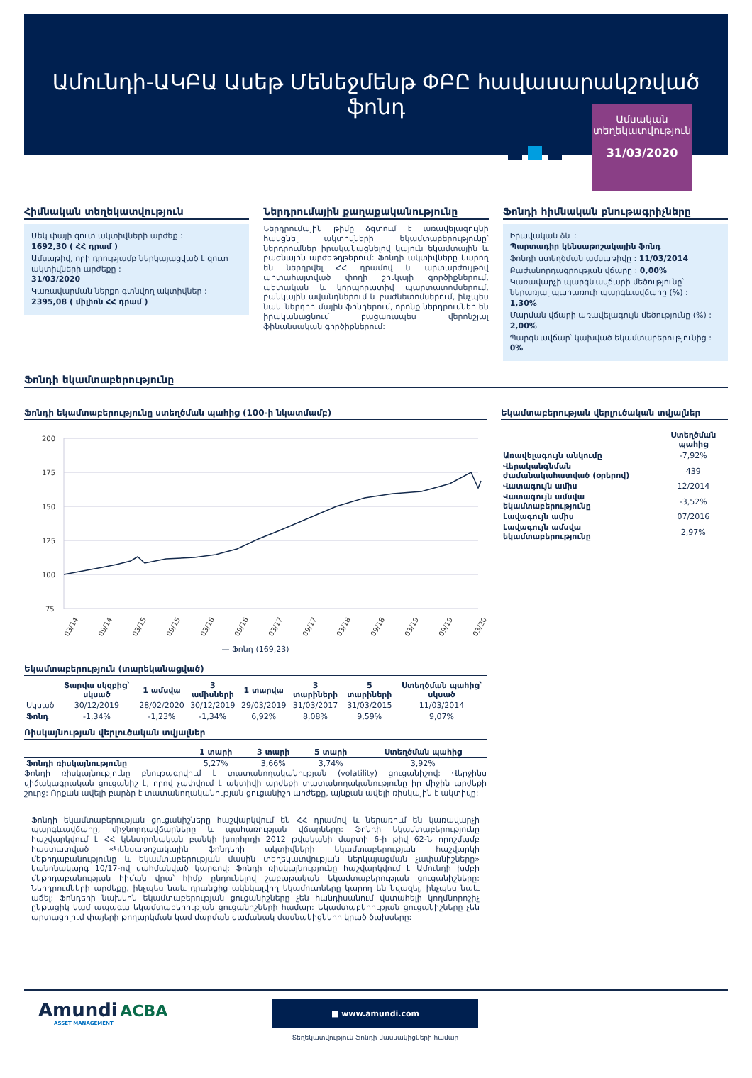Ամունդի-ԱԿԲԱ Ասեթ Մենեջմենթ ՓԲԸ հավասարակշռված ֆոնդ
Ամսական
տեղեկատվություն
31/03/2020
Հիմնական տեղեկատվություն
Մեկ փայի զուտ ակտիվների արժեք :
1692,30 ( ՀՀ դրամ )
Ամսաթիվ, որի դրությամբ ներկայացված է զուտ ակտիվների արժեքը :
31/03/2020
Կառավարման ներքո գտնվող ակտիվներ :
2395,08 ( միլիոն ՀՀ դրամ )
Ներդրումային քաղաքականությունը
Ներդրումային թիմը ձգտում է առավելագույնի հասցնել ակտիվների եկամտաբերությունը՝ ներդրումներ իրականացնելով կայուն եկամտային և բաժնային արժեթղթերում: Ֆոնդի ակտիվները կարող են ներդրվել ՀՀ դրամով և արտարժույթով արտահայտված փողի շուկայի գործիքներում, պետական և կորպորատիվ պարտատոմսերում, բանկային ավանդներում և բաժնետոմսերում, ինչպես նաև ներդրումային ֆոնդերում, որոնք ներդրումներ են իրականացնում բացառապես վերոնշյալ ֆինանսական գործիքներում:
Ֆոնդի հիմնական բնութագրիչները
Իրավական ձև :
Պարտադիր կենսաթոշակային ֆոնդ
Ֆոնդի ստեղծման ամսաթիվը : 11/03/2014
Բաժանորդագրության վճարը : 0,00%
Կառավարչի պարգևավճարի մեծությունը՝ ներառյալ պահառուի պարգևավճարը (%) :
1,30%
Մարման վճարի առավելագույն մեծությունը (%) :
2,00%
Պարգևավճար՝ կախված եկամտաբերությունից : 0%
Ֆոնդի եկամտաբերությունը
Ֆոնդի եկամտաբերությունը ստեղծման պահից (100-ի նկատմամբ)
200
175
150
125
100
75
03/14
09/14
03/15
09/15
03/16
09/16
03/17
09/17
03/18
09/18
03/19
09/19
03/20
— Ֆոնդ (169,23)
Եկամտաբերության վերլուծական տվյալներ
| | Ստեղծման պահից |
| Առավելագույն անկումը | -7,92% |
| Վերականգնման ժամանակահատված (օրերով) | 439 |
| Վատագույն ամիս | 12/2014 |
| Վատագույն ամսվա եկամտաբերությունը | -3,52% |
| Լավագույն ամիս | 07/2016 |
| Լավագույն ամսվա եկամտաբերությունը | 2,97% |
Եկամտաբերություն (տարեկանացված)
| | Տարվա սկզբից՝ սկսած | 1 ամսվա | 3 ամիսների | 1 տարվա | 3 տարիների | 5 տարիների | Ստեղծման պահից՝ սկսած |
| --- | --- | --- | --- | --- | --- | --- | --- |
| Սկսած | 30/12/2019 | 28/02/2020 | 30/12/2019 | 29/03/2019 | 31/03/2017 | 31/03/2015 | 11/03/2014 |
| Ֆոնդ | -1,34% | -1,23% | -1,34% | 6,92% | 8,08% | 9,59% | 9,07% |
Ռիսկայնության վերլուծական տվյալներ
| | 1 տարի | 3 տարի | 5 տարի | Ստեղծման պահից |
| --- | --- | --- | --- | --- |
| Ֆոնդի ռիսկայնությունը | 5,27% | 3,66% | 3,74% | 3,92% |
Ֆոնդի ռիսկայնությունը բնութագրվում է տատանողականության (volatility) ցուցանիշով: Վերջինս վիճակագրական ցուցանիշ է, որով չափվում է ակտիվի արժեքի տատանողականությունը իր միջին արժեքի շուրջ: Որքան ավելի բարձր է տատանողականության ցուցանիշի արժեքը, այնքան ավելի ռիսկային է ակտիվը:
Ֆոնդի եկամտաբերության ցուցանիշները հաշվարկվում են ՀՀ դրամով և ներառում են կառավարչի պարգևավճարը, միջնորդավճարները և պահառության վճարները: Ֆոնդի եկամտաբերությունը հաշվարկվում է ՀՀ կենտրոնական բանկի խորհրդի 2012 թվականի մարտի 6-ի թիվ 62-Ն որոշմամբ հաստատված «Կենսաթոշակային ֆոնդերի ակտիվների եկամտաբերության հաշվարկի մեթոդաբանությունը և եկամտաբերության մասին տեղեկատվության ներկայացման չափանիշները» կանոնակարգ 10/17-ով սահմանված կարգով: Ֆոնդի ռիսկայնությունը հաշվարկվում է Ամունդի խմբի մեթոդաբանության հիման վրա՝ հիմք ընդունելով շաբաթական եկամտաբերության ցուցանիշները: Ներդրումների արժեքը, ինչպես նաև դրանցից ակնկալվող եկամուտները կարող են նվազել, ինչպես նաև աճել: Ֆոնդերի նախկին եկամտաբերության ցուցանիշները չեն հանդիսանում վստահելի կողմնորոշիչ ընթացիկ կամ ապագա եկամտաբերության ցուցանիշների համար: Եկամտաբերության ցուցանիշները չեն արտացոլում փայերի թողարկման կամ մարման ժամանակ մասնակիցների կրած ծախսերը:
Amundi ACBA
ASSET MANAGEMENT
■ www.amundi.com
Տեղեկատվություն ֆոնդի մասնակիցների համար